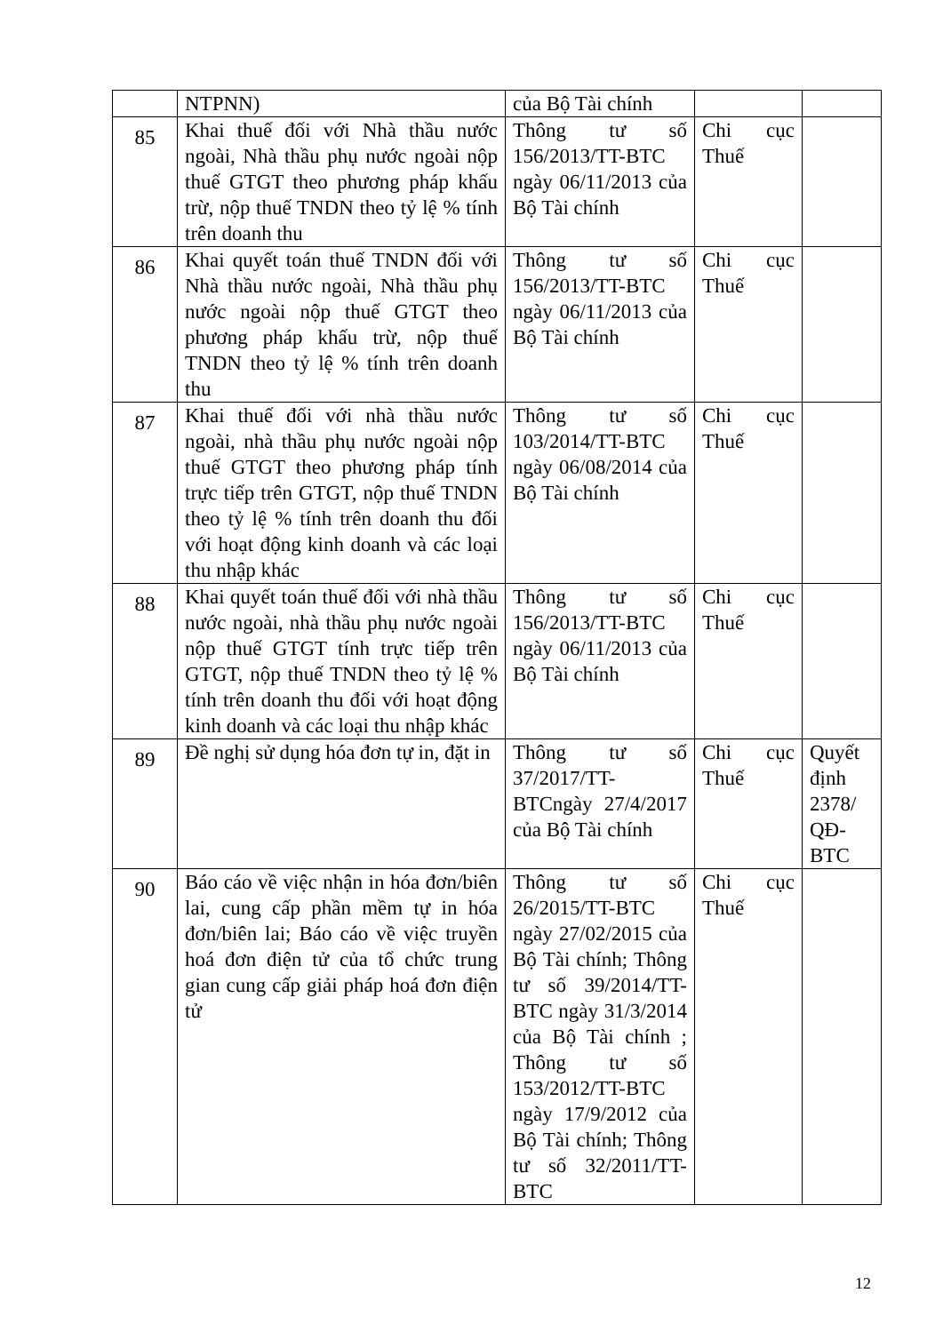| | NTPNN) | của Bộ Tài chính | | |
| 85 | Khai thuế đối với Nhà thầu nước ngoài, Nhà thầu phụ nước ngoài nộp thuế GTGT theo phương pháp khấu trừ, nộp thuế TNDN theo tỷ lệ % tính trên doanh thu | Thông tư số 156/2013/TT-BTC ngày 06/11/2013 của Bộ Tài chính | Chi cục Thuế | |
| 86 | Khai quyết toán thuế TNDN đối với Nhà thầu nước ngoài, Nhà thầu phụ nước ngoài nộp thuế GTGT theo phương pháp khấu trừ, nộp thuế TNDN theo tỷ lệ % tính trên doanh thu | Thông tư số 156/2013/TT-BTC ngày 06/11/2013 của Bộ Tài chính | Chi cục Thuế | |
| 87 | Khai thuế đối với nhà thầu nước ngoài, nhà thầu phụ nước ngoài nộp thuế GTGT theo phương pháp tính trực tiếp trên GTGT, nộp thuế TNDN theo tỷ lệ % tính trên doanh thu đối với hoạt động kinh doanh và các loại thu nhập khác | Thông tư số 103/2014/TT-BTC ngày 06/08/2014 của Bộ Tài chính | Chi cục Thuế | |
| 88 | Khai quyết toán thuế đối với nhà thầu nước ngoài, nhà thầu phụ nước ngoài nộp thuế GTGT tính trực tiếp trên GTGT, nộp thuế TNDN theo tỷ lệ % tính trên doanh thu đối với hoạt động kinh doanh và các loại thu nhập khác | Thông tư số 156/2013/TT-BTC ngày 06/11/2013 của Bộ Tài chính | Chi cục Thuế | |
| 89 | Đề nghị sử dụng hóa đơn tự in, đặt in | Thông tư số 37/2017/TT-BTCngày 27/4/2017 của Bộ Tài chính | Chi cục Thuế | Quyết định 2378/ QĐ-BTC |
| 90 | Báo cáo về việc nhận in hóa đơn/biên lai, cung cấp phần mềm tự in hóa đơn/biên lai; Báo cáo về việc truyền hoá đơn điện tử của tổ chức trung gian cung cấp giải pháp hoá đơn điện tử | Thông tư số 26/2015/TT-BTC ngày 27/02/2015 của Bộ Tài chính; Thông tư số 39/2014/TT-BTC ngày 31/3/2014 của Bộ Tài chính ; Thông tư số 153/2012/TT-BTC ngày 17/9/2012 của Bộ Tài chính; Thông tư số 32/2011/TT-BTC | Chi cục Thuế | |
12